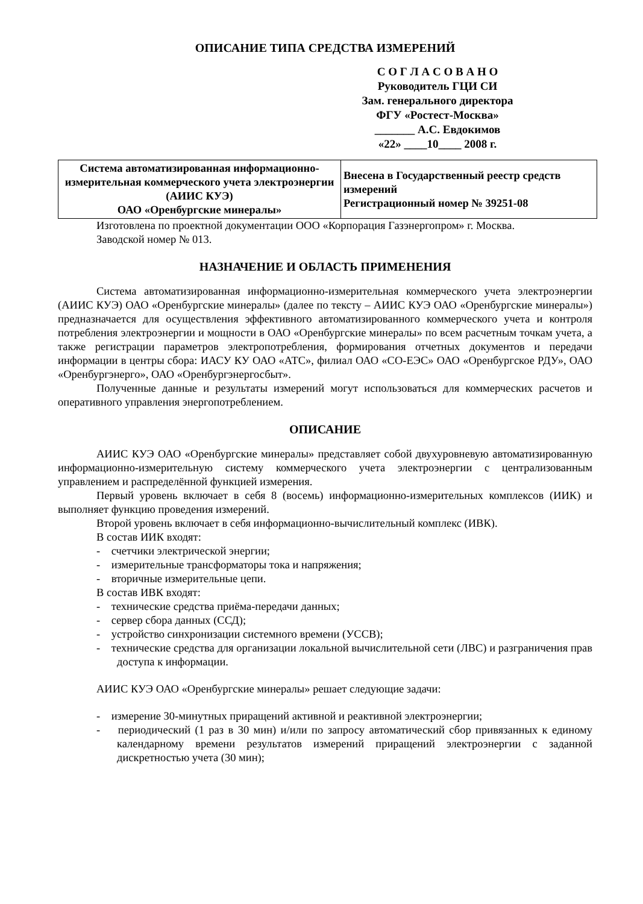ОПИСАНИЕ ТИПА СРЕДСТВА ИЗМЕРЕНИЙ
С О Г Л А С О В А Н О
Руководитель ГЦИ СИ
Зам. генерального директора
ФГУ «Ростест-Москва»
_______ А.С. Евдокимов
«22» ____10____ 2008 г.
| Система автоматизированная информационно-измерительная коммерческого учета электроэнергии (АИИС КУЭ) ОАО «Оренбургские минералы» | Внесена в Государственный реестр средств измерений Регистрационный номер № 39251-08 |
Изготовлена по проектной документации ООО «Корпорация Газэнергопром» г. Москва.
Заводской номер № 013.
НАЗНАЧЕНИЕ И ОБЛАСТЬ ПРИМЕНЕНИЯ
Система автоматизированная информационно-измерительная коммерческого учета электроэнергии (АИИС КУЭ) ОАО «Оренбургские минералы» (далее по тексту – АИИС КУЭ ОАО «Оренбургские минералы») предназначается для осуществления эффективного автоматизированного коммерческого учета и контроля потребления электроэнергии и мощности в ОАО «Оренбургские минералы» по всем расчетным точкам учета, а также регистрации параметров электропотребления, формирования отчетных документов и передачи информации в центры сбора: ИАСУ КУ ОАО «АТС», филиал ОАО «СО-ЕЭС» ОАО «Оренбургское РДУ», ОАО «Оренбургэнерго», ОАО «Оренбургэнергосбыт».
Полученные данные и результаты измерений могут использоваться для коммерческих расчетов и оперативного управления энергопотреблением.
ОПИСАНИЕ
АИИС КУЭ ОАО «Оренбургские минералы» представляет собой двухуровневую автоматизированную информационно-измерительную систему коммерческого учета электроэнергии с централизованным управлением и распределённой функцией измерения.
Первый уровень включает в себя 8 (восемь) информационно-измерительных комплексов (ИИК) и выполняет функцию проведения измерений.
Второй уровень включает в себя информационно-вычислительный комплекс (ИВК).
В состав ИИК входят:
- счетчики электрической энергии;
- измерительные трансформаторы тока и напряжения;
- вторичные измерительные цепи.
В состав ИВК входят:
- технические средства приёма-передачи данных;
- сервер сбора данных (ССД);
- устройство синхронизации системного времени (УССВ);
- технические средства для организации локальной вычислительной сети (ЛВС) и разграничения прав доступа к информации.
АИИС КУЭ ОАО «Оренбургские минералы» решает следующие задачи:
- измерение 30-минутных приращений активной и реактивной электроэнергии;
- периодический (1 раз в 30 мин) и/или по запросу автоматический сбор привязанных к единому календарному времени результатов измерений приращений электроэнергии с заданной дискретностью учета (30 мин);